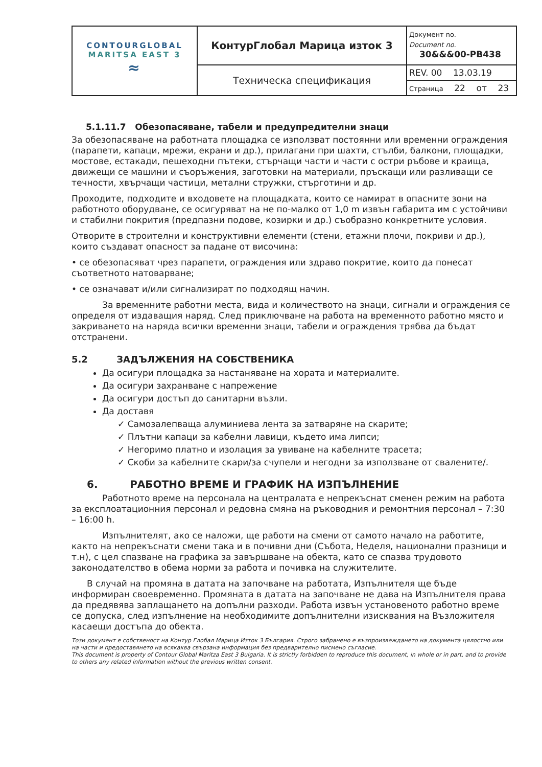| CONTOURGLOBAL MARITSA EAST 3 ≈ | КонтурГлобал Марица изток 3 | Документ no. Document no. 30&&&00-PB438 |
| | Техническа спецификация | REV. 00 13.03.19 |
| | | Страница 22 от 23 |
5.1.11.7 Обезопасяване, табели и предупредителни знаци
За обезопасяване на работната площадка се използват постоянни или временни ограждения (парапети, капаци, мрежи, екрани и др.), прилагани при шахти, стълби, балкони, площадки, мостове, естакади, пешеходни пътеки, стърчащи части и части с остри ръбове и краища, движещи се машини и съоръжения, заготовки на материали, пръскащи или разливащи се течности, хвърчащи частици, метални стружки, стърготини и др.
Проходите, подходите и входовете на площадката, които се намират в опасните зони на работното оборудване, се осигуряват на не по-малко от 1,0 m извън габарита им с устойчиви и стабилни покрития (предпазни подове, козирки и др.) съобразно конкретните условия.
Отворите в строителни и конструктивни елементи (стени, етажни плочи, покриви и др.), които създават опасност за падане от височина:
• се обезопасяват чрез парапети, ограждения или здраво покритие, които да понесат съответното натоварване;
• се означават и/или сигнализират по подходящ начин.
За временните работни места, вида и количеството на знаци, сигнали и ограждения се определя от издаващия наряд. След приключване на работа на временното работно място и закриването на наряда всички временни знаци, табели и ограждения трябва да бъдат отстранени.
5.2 ЗАДЪЛЖЕНИЯ НА СОБСТВЕНИКА
Да осигури площадка за настаняване на хората и материалите.
Да осигури захранване с напрежение
Да осигури достъп до санитарни възли.
Да доставя
✓ Самозалепваща алуминиева лента за затваряне на скарите;
✓ Плътни капаци за кабелни лавици, където има липси;
✓ Негоримо платно и изолация за увиване на кабелните трасета;
✓ Скоби за кабелните скари/за счупели и негодни за използване от сваленитe/.
6. РАБОТНО ВРЕМЕ И ГРАФИК НА ИЗПЪЛНЕНИЕ
Работното време на персонала на централата е непрекъснат сменен режим на работа за експлоатационния персонал и редовна смяна на ръководния и ремонтния персонал – 7:30 – 16:00 h.
Изпълнителят, ако се наложи, ще работи на смени от самото начало на работите, както на непрекъснати смени така и в почивни дни (Събота, Неделя, национални празници и т.н), с цел спазване на графика за завършване на обекта, като се спазва трудовото законодателство в обема норми за работа и почивка на служителите.
В случай на промяна в датата на започване на работата, Изпълнителя ще бъде информиран своевременно. Промяната в датата на започване не дава на Изпълнителя права да предявява заплащането на допълни разходи. Работа извън установеното работно време се допуска, след изпълнение на необходимите допълнителни изисквания на Възложителя касаещи достъпа до обекта.
Този документ е собственост на Контур Глобал Марица Изток 3 България. Строго забранено е възпроизвеждането на документа цялостно или на части и предоставянето на всякаква свързана информация без предварително писмено съгласие.
This document is property of Contour Global Maritza East 3 Bulgaria. It is strictly forbidden to reproduce this document, in whole or in part, and to provide to others any related information without the previous written consent.